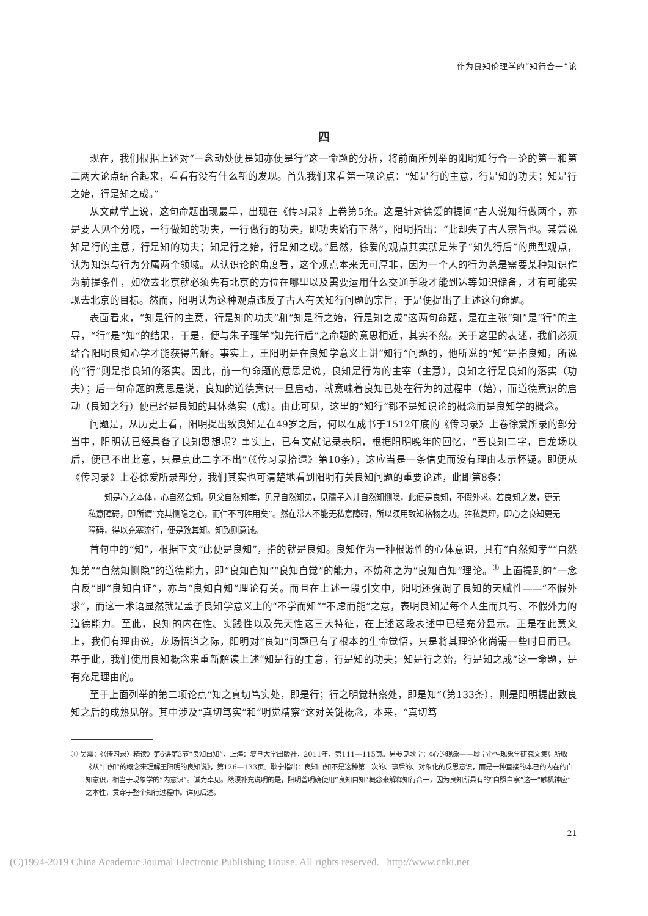作为良知伦理学的“知行合一”论
四
现在，我们根据上述对“一念动处便是知亦便是行”这一命题的分析，将前面所列举的阳明知行合一论的第一和第二两大论点结合起来，看看有没有什么新的发现。首先我们来看第一项论点：“知是行的主意，行是知的功夫；知是行之始，行是知之成。”
从文献学上说，这句命题出现最早，出现在《传习录》上卷第5条。这是针对徐爱的提问“古人说知行做两个，亦是要人见个分晓，一行做知的功夫，一行做行的功夫，即功夫始有下落”，阳明指出：“此却失了古人宗旨也。某尝说知是行的主意，行是知的功夫；知是行之始，行是知之成。”显然，徐爱的观点其实就是朱子“知先行后”的典型观点，认为知识与行为分属两个领域。从认识论的角度看，这个观点本来无可厚非，因为一个人的行为总是需要某种知识作为前提条件，如欲去北京就必须先有北京的方位在哪里以及需要运用什么交通手段才能到达等知识储备，才有可能实现去北京的目标。然而，阳明认为这种观点违反了古人有关知行问题的宗旨，于是便提出了上述这句命题。
表面看来，“知是行的主意，行是知的功夫”和“知是行之始，行是知之成”这两句命题，是在主张“知”是“行”的主导，“行”是“知”的结果，于是，便与朱子理学“知先行后”之命题的意思相近，其实不然。关于这里的表述，我们必须结合阳明良知心学才能获得善解。事实上，王阳明是在良知学意义上讲“知行”问题的，他所说的“知”是指良知，所说的“行”则是指良知的落实。因此，前一句命题的意思是说，良知是行为的主宰（主意），良知之行是良知的落实（功夫）；后一句命题的意思是说，良知的道德意识一旦启动，就意味着良知已处在行为的过程中（始），而道德意识的启动（良知之行）便已经是良知的具体落实（成）。由此可见，这里的“知行”都不是知识论的概念而是良知学的概念。
问题是，从历史上看，阳明提出致良知是在49岁之后，何以在成书于1512年底的《传习录》上卷徐爱所录的部分当中，阳明就已经具备了良知思想呢？事实上，已有文献记录表明，根据阳明晚年的回忆，“吾良知二字，自龙场以后，便已不出此意，只是点此二字不出”（《传习录拾遗》第10条），这应当是一条信史而没有理由表示怀疑。即便从《传习录》上卷徐爱所录部分，我们其实也可清楚地看到阳明有关良知问题的重要论述，此即第8条：
知是心之本体，心自然会知。见父自然知孝，见兄自然知弟，见孺子入井自然知恻隐，此便是良知，不假外求。若良知之发，更无私意障碍，即所谓“充其恻隐之心，而仁不可胜用矣”。然在常人不能无私意障碍，所以须用致知格物之功。胜私复理，即心之良知更无障碍，得以充塞流行，便是致其知。知致则意诚。
首句中的“知”，根据下文“此便是良知”，指的就是良知。良知作为一种根源性的心体意识，具有“自然知孝”“自然知弟”“自然知恻隐”的道德能力，即“良知自知”“良知自觉”的能力，不妨称之为“良知自知”理论。<sup>①</sup> 上面提到的“一念自反”即“良知自证”，亦与“良知自知”理论有关。而且在上述一段引文中，阳明还强调了良知的天赋性——“不假外求”，而这一术语显然就是孟子良知学意义上的“不学而知”“不虑而能”之意，表明良知是每个人生而具有、不假外力的道德能力。至此，良知的内在性、实践性以及先天性这三大特征，在上述这段表述中已经充分显示。正是在此意义上，我们有理由说，龙场悟道之际，阳明对“良知”问题已有了根本的生命觉悟，只是将其理论化尚需一些时日而已。基于此，我们使用良知概念来重新解读上述“知是行的主意，行是知的功夫；知是行之始，行是知之成”这一命题，是有充足理由的。
至于上面列举的第二项论点“知之真切笃实处，即是行；行之明觉精察处，即是知”（第133条），则是阳明提出致良知之后的成熟见解。其中涉及“真切笃实”和“明觉精察”这对关键概念，本来，“真切笃
① 吴震：《〈传习录〉精读》第6讲第3节“良知自知”，上海：复旦大学出版社，2011年，第111—115页。另参见耿宁：《心的现象——耿宁心性现象学研究文集》所收《从“自知”的概念来理解王阳明的良知说》，第126—133页。耿宁指出：良知自知不是这种第二次的、事后的、对象化的反思意识，而是一种直接的本己的内在的自知意识，相当于现象学的“内意识”。诚为卓见。然须补充说明的是，阳明曾明确使用“良知自知”概念来解释知行合一，因为良知所具有的“自照自察”这一“触机神应”之本性，贯穿于整个知行过程中。详见后述。
21
(C)1994-2019 China Academic Journal Electronic Publishing House. All rights reserved. http://www.cnki.net